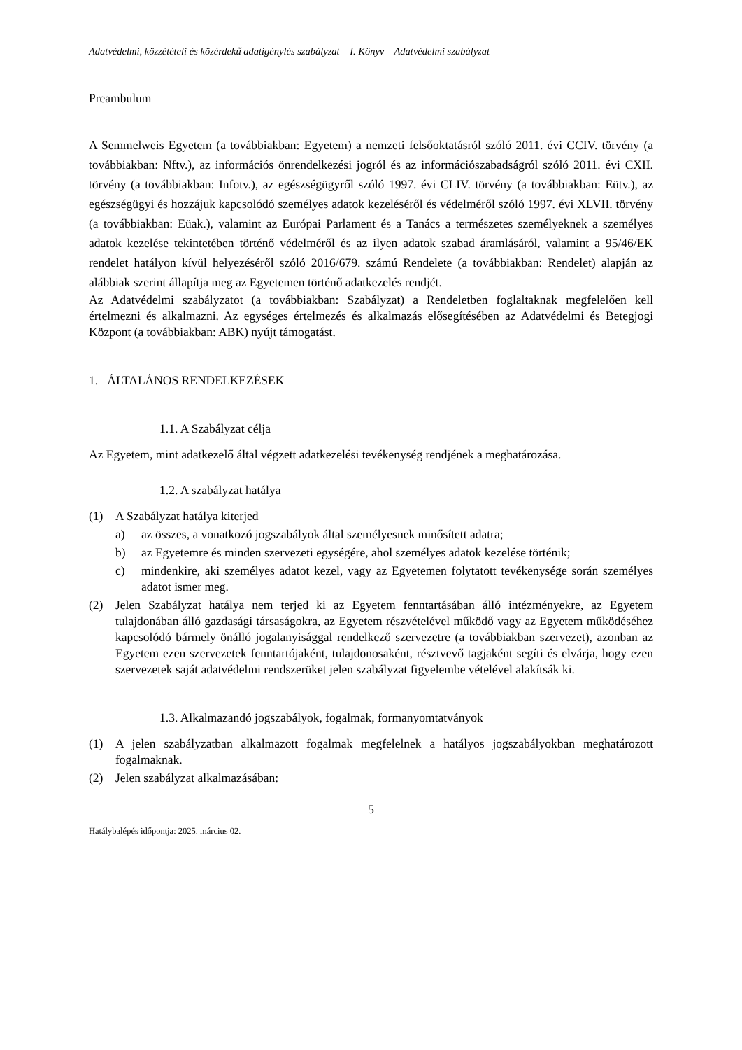Adatvédelmi, közzétételi és közérdekű adatigénylés szabályzat – I. Könyv – Adatvédelmi szabályzat
Preambulum
A Semmelweis Egyetem (a továbbiakban: Egyetem) a nemzeti felsőoktatásról szóló 2011. évi CCIV. törvény (a továbbiakban: Nftv.), az információs önrendelkezési jogról és az információszabadságról szóló 2011. évi CXII. törvény (a továbbiakban: Infotv.), az egészségügyről szóló 1997. évi CLIV. törvény (a továbbiakban: Eütv.), az egészségügyi és hozzájuk kapcsolódó személyes adatok kezeléséről és védelméről szóló 1997. évi XLVII. törvény (a továbbiakban: Eüak.), valamint az Európai Parlament és a Tanács a természetes személyeknek a személyes adatok kezelése tekintetében történő védelméről és az ilyen adatok szabad áramlásáról, valamint a 95/46/EK rendelet hatályon kívül helyezéséről szóló 2016/679. számú Rendelete (a továbbiakban: Rendelet) alapján az alábbiak szerint állapítja meg az Egyetemen történő adatkezelés rendjét.
Az Adatvédelmi szabályzatot (a továbbiakban: Szabályzat) a Rendeletben foglaltaknak megfelelően kell értelmezni és alkalmazni. Az egységes értelmezés és alkalmazás elősegítésében az Adatvédelmi és Betegjogi Központ (a továbbiakban: ABK) nyújt támogatást.
1. ÁLTALÁNOS RENDELKEZÉSEK
1.1. A Szabályzat célja
Az Egyetem, mint adatkezelő által végzett adatkezelési tevékenység rendjének a meghatározása.
1.2. A szabályzat hatálya
(1) A Szabályzat hatálya kiterjed
a) az összes, a vonatkozó jogszabályok által személyesnek minősített adatra;
b) az Egyetemre és minden szervezeti egységére, ahol személyes adatok kezelése történik;
c) mindenkire, aki személyes adatot kezel, vagy az Egyetemen folytatott tevékenysége során személyes adatot ismer meg.
(2) Jelen Szabályzat hatálya nem terjed ki az Egyetem fenntartásában álló intézményekre, az Egyetem tulajdonában álló gazdasági társaságokra, az Egyetem részvételével működő vagy az Egyetem működéséhez kapcsolódó bármely önálló jogalanyisággal rendelkező szervezetre (a továbbiakban szervezet), azonban az Egyetem ezen szervezetek fenntartójaként, tulajdonosaként, résztvevő tagjaként segíti és elvárja, hogy ezen szervezetek saját adatvédelmi rendszerüket jelen szabályzat figyelembe vételével alakítsák ki.
1.3. Alkalmazandó jogszabályok, fogalmak, formanyomtatványok
(1) A jelen szabályzatban alkalmazott fogalmak megfelelnek a hatályos jogszabályokban meghatározott fogalmaknak.
(2) Jelen szabályzat alkalmazásában:
5
Hatálybalépés időpontja: 2025. március 02.